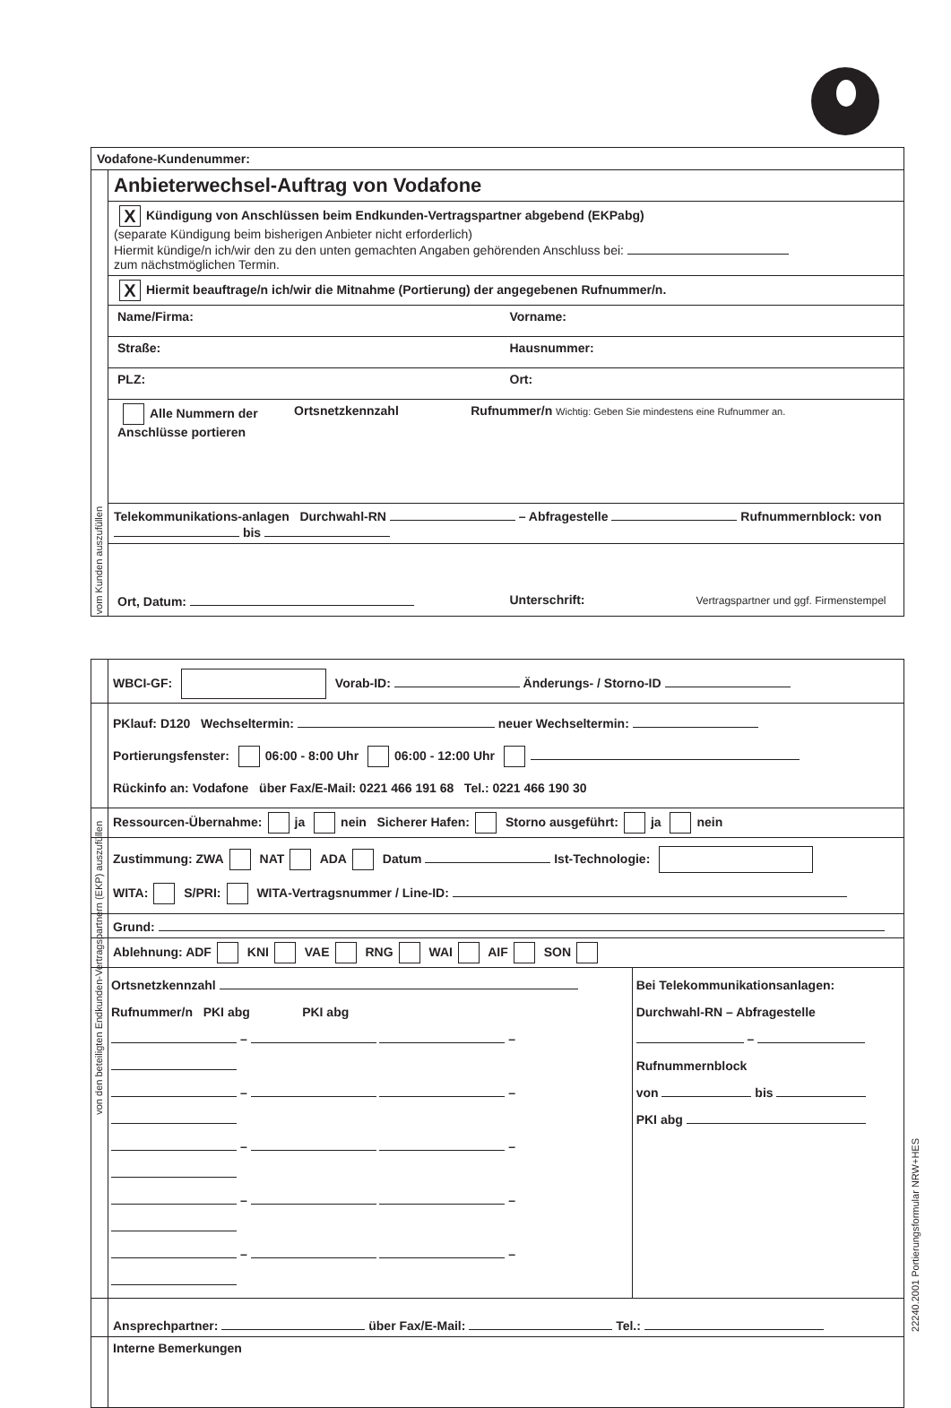Vodafone-Kundenummer:
Anbieterwechsel-Auftrag von Vodafone
X Kündigung von Anschlüssen beim Endkunden-Vertragspartner abgebend (EKPabg)
(separate Kündigung beim bisherigen Anbieter nicht erforderlich)
Hiermit kündige/n ich/wir den zu den unten gemachten Angaben gehörenden Anschluss bei:
zum nächstmöglichen Termin.
X Hiermit beauftrage/n ich/wir die Mitnahme (Portierung) der angegebenen Rufnummer/n.
Name/Firma: Vorname:
Straße: Hausnummer:
PLZ: Ort:
Alle Nummern der Anschlüsse portieren
Ortsnetzkennzahl Rufnummer/n Wichtig: Geben Sie mindestens eine Rufnummer an.
Telekommunikations-anlagen Durchwahl-RN – Abfragestelle Rufnummernblock: von bis
Ort, Datum: Unterschrift: Vertragspartner und ggf. Firmenstempel
vom Kunden auszufüllen
von den beteiligten Endkunden-Vertragspartnern (EKP) auszufüllen
WBCI-GF: Vorab-ID: Änderungs- / Storno-ID
PKlauf: D120 Wechseltermin: neuer Wechseltermin:
Portierungsfenster: 06:00 - 8:00 Uhr 06:00 - 12:00 Uhr
Rückinfo an: Vodafone über Fax/E-Mail: 0221 466 191 68 Tel.: 0221 466 190 30
Ressourcen-Übernahme: ja nein Sicherer Hafen: Storno ausgeführt: ja nein
Zustimmung: ZWA NAT ADA Datum Ist-Technologie:
WITA: S/PRI: WITA-Vertragsnummer / Line-ID:
Grund:
Ablehnung: ADF KNI VAE RNG WAI AIF SON
Ortsnetzkennzahl
Rufnummer/n PKI abg PKI abg
– –
– –
– –
– –
– –
Bei Telekommunikationsanlagen:
Durchwahl-RN – Abfragestelle
–
Rufnummernblock
von bis
PKI abg
Ansprechpartner: über Fax/E-Mail: Tel.:
Interne Bemerkungen
22240.2001 Portierungsformular NRW+HES